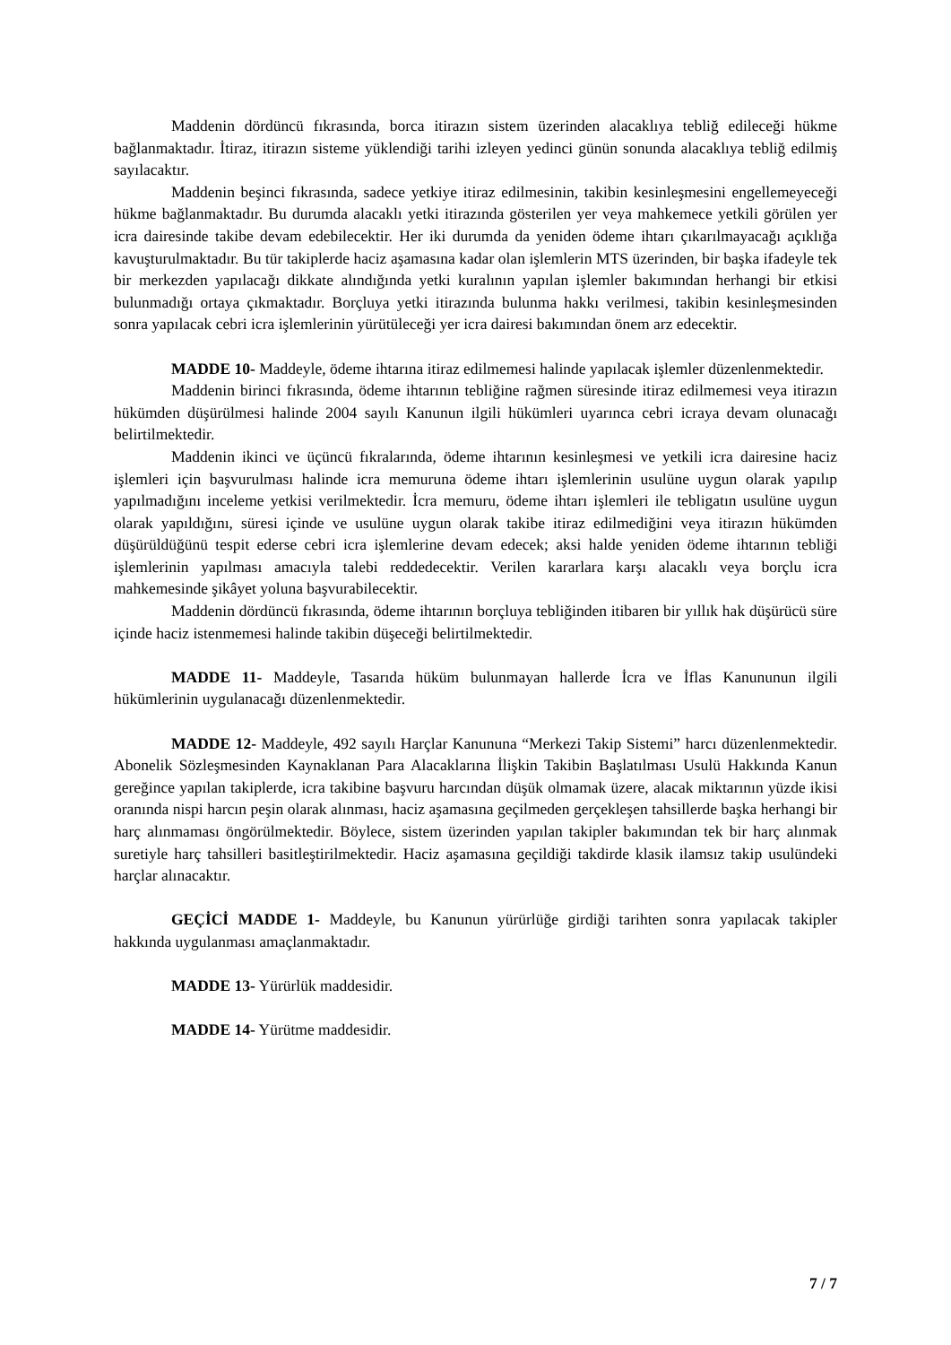Maddenin dördüncü fıkrasında, borca itirazın sistem üzerinden alacaklıya tebliğ edileceği hükme bağlanmaktadır. İtiraz, itirazın sisteme yüklendiği tarihi izleyen yedinci günün sonunda alacaklıya tebliğ edilmiş sayılacaktır.
Maddenin beşinci fıkrasında, sadece yetkiye itiraz edilmesinin, takibin kesinleşmesini engellemeyeceği hükme bağlanmaktadır. Bu durumda alacaklı yetki itirazında gösterilen yer veya mahkemece yetkili görülen yer icra dairesinde takibe devam edebilecektir. Her iki durumda da yeniden ödeme ihtarı çıkarılmayacağı açıklığa kavuşturulmaktadır. Bu tür takiplerde haciz aşamasına kadar olan işlemlerin MTS üzerinden, bir başka ifadeyle tek bir merkezden yapılacağı dikkate alındığında yetki kuralının yapılan işlemler bakımından herhangi bir etkisi bulunmadığı ortaya çıkmaktadır. Borçluya yetki itirazında bulunma hakkı verilmesi, takibin kesinleşmesinden sonra yapılacak cebri icra işlemlerinin yürütüleceği yer icra dairesi bakımından önem arz edecektir.
MADDE 10- Maddeyle, ödeme ihtarına itiraz edilmemesi halinde yapılacak işlemler düzenlenmektedir.
Maddenin birinci fıkrasında, ödeme ihtarının tebliğine rağmen süresinde itiraz edilmemesi veya itirazın hükümden düşürülmesi halinde 2004 sayılı Kanunun ilgili hükümleri uyarınca cebri icraya devam olunacağı belirtilmektedir.
Maddenin ikinci ve üçüncü fıkralarında, ödeme ihtarının kesinleşmesi ve yetkili icra dairesine haciz işlemleri için başvurulması halinde icra memuruna ödeme ihtarı işlemlerinin usulüne uygun olarak yapılıp yapılmadığını inceleme yetkisi verilmektedir. İcra memuru, ödeme ihtarı işlemleri ile tebligatın usulüne uygun olarak yapıldığını, süresi içinde ve usulüne uygun olarak takibe itiraz edilmediğini veya itirazın hükümden düşürüldüğünü tespit ederse cebri icra işlemlerine devam edecek; aksi halde yeniden ödeme ihtarının tebliği işlemlerinin yapılması amacıyla talebi reddedecektir. Verilen kararlara karşı alacaklı veya borçlu icra mahkemesinde şikâyet yoluna başvurabilecektir.
Maddenin dördüncü fıkrasında, ödeme ihtarının borçluya tebliğinden itibaren bir yıllık hak düşürücü süre içinde haciz istenmemesi halinde takibin düşeceği belirtilmektedir.
MADDE 11- Maddeyle, Tasarıda hüküm bulunmayan hallerde İcra ve İflas Kanununun ilgili hükümlerinin uygulanacağı düzenlenmektedir.
MADDE 12- Maddeyle, 492 sayılı Harçlar Kanununa “Merkezi Takip Sistemi” harcı düzenlenmektedir. Abonelik Sözleşmesinden Kaynaklanan Para Alacaklarına İlişkin Takibin Başlatılması Usulü Hakkında Kanun gereğince yapılan takiplerde, icra takibine başvuru harcından düşük olmamak üzere, alacak miktarının yüzde ikisi oranında nispi harcın peşin olarak alınması, haciz aşamasına geçilmeden gerçekleşen tahsillerde başka herhangi bir harç alınmaması öngörülmektedir. Böylece, sistem üzerinden yapılan takipler bakımından tek bir harç alınmak suretiyle harç tahsilleri basitleştirilmektedir. Haciz aşamasına geçildiği takdirde klasik ilamsız takip usulündeki harçlar alınacaktır.
GEÇİCİ MADDE 1- Maddeyle, bu Kanunun yürürlüğe girdiği tarihten sonra yapılacak takipler hakkında uygulanması amaçlanmaktadır.
MADDE 13- Yürürlük maddesidir.
MADDE 14- Yürütme maddesidir.
7 / 7